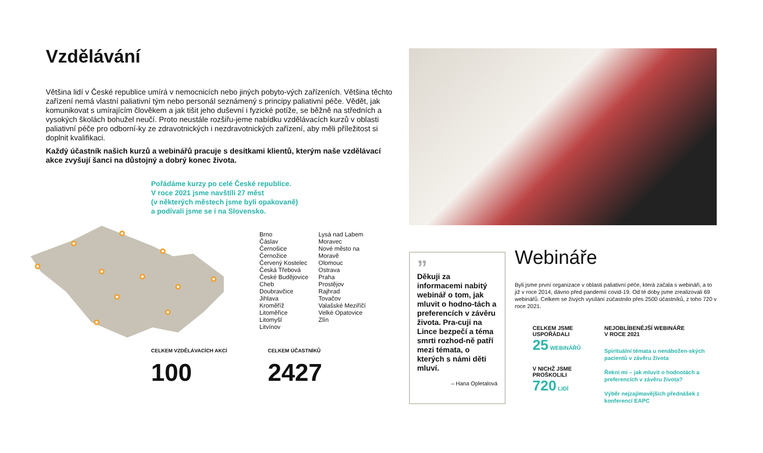Vzdělávání
Většina lidí v České republice umírá v nemocnicích nebo jiných pobyto-vých zařízeních. Většina těchto zařízení nemá vlastní paliativní tým nebo personál seznámený s principy paliativní péče. Vědět, jak komunikovat s umírajícím člověkem a jak tišit jeho duševní i fyzické potíže, se běžně na středních a vysokých školách bohužel neučí. Proto neustále rozšiřu-jeme nabídku vzdělávacích kurzů v oblasti paliativní péče pro odborní-ky ze zdravotnických i nezdravotnických zařízení, aby měli příležitost si doplnit kvalifikaci.
Každý účastník našich kurzů a webinářů pracuje s desítkami klientů, kterým naše vzdělávací akce zvyšují šanci na důstojný a dobrý konec života.
Pořádáme kurzy po celé České republice.
V roce 2021 jsme navštíli 27 měst
(v některých městech jsme byli opakovaně)
a podívali jsme se i na Slovensko.
Brno
Čáslav
Černošice
Černožice
Červený Kostelec
Česká Třebová
České Budějovice
Cheb
Doubravčice
Jihlava
Kroměříž
Litoměřice
Litomyšl
Litvínov
Lysá nad Labem
Moravec
Nové město na
Moravě
Olomouc
Ostrava
Praha
Prostějov
Rajhrad
Tovačov
Valašské Meziříčí
Velké Opatovice
Zlín
CELKEM VZDĚLÁVACÍCH AKCÍ
100
CELKEM ÚČASTNÍKŮ
2427
”
Děkuji za informacemi nabitý webinář o tom, jak mluvit o hodno-tách a preferencích v závěru života. Pra-cuji na Lince bezpečí a téma smrti rozhod-ně patří mezi témata, o kterých s námi děti mluví.
– Hana Opletalová
Webináře
Byli jsme první organizace v oblasti paliativní péče, která začala s webináři, a to již v roce 2014, dávno před pandemií covid-19. Od té doby jsme zrealizovali 69 webinářů. Celkem se živých vysílání zúčastnilo přes 2500 účastníků, z toho 720 v roce 2021.
CELKEM JSME USPOŘÁDALI
25 WEBINÁŘŮ
V NICHŽ JSME PROŠKOLILI
720 LIDÍ
NEJOBLÍBENĚJŠÍ WEBINÁŘE
V ROCE 2021
Spirituální témata u nenábožen-ských pacientů v závěru života
Řekni mi – jak mluvit o hodnotách a preferencích v závěru života?
Výběr nejzajímavějších přednášek z konferencí EAPC